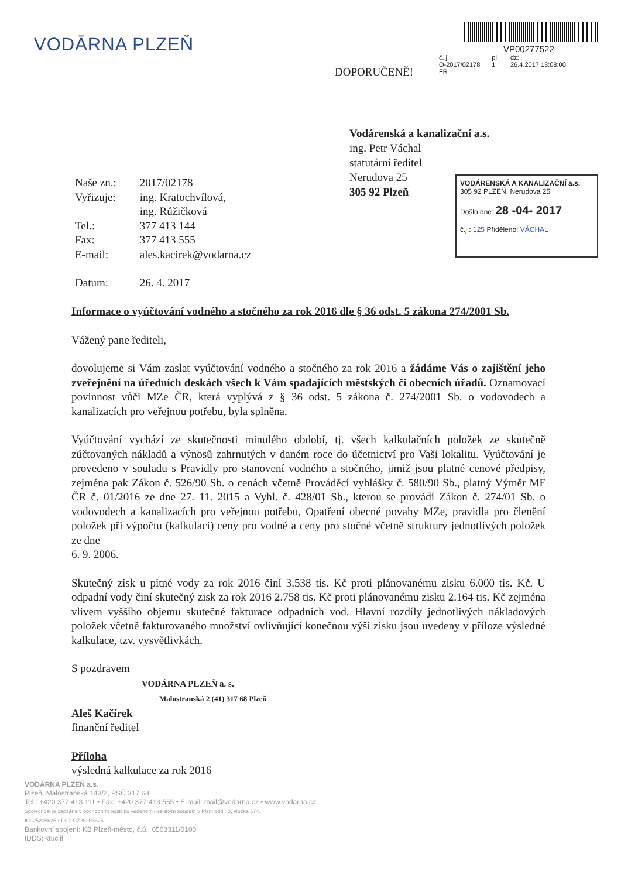VODĀRNA PLZEŇ VP00277522
č. j.:
O-2017/02178
FR
pl:
1
dz:
26.4.2017 13:08:00
DOPORUČENĚ!
Vodárenská a kanalizační a.s.
ing. Petr Váchal
statutární ředitel
Nerudova 25
305 92 Plzeň
VODÁRENSKÁ A KANALIZAČNÍ a.s.
305 92 PLZEŇ, Nerudova 25
Došlo dne: 28 -04- 2017
č.j.: 125 Přiděleno: VÁCHAL
| Naše zn.: | 2017/02178 |
| Vyřizuje: | ing. Kratochvílová, ing. Růžičková |
| Tel.: | 377 413 144 |
| Fax: | 377 413 555 |
| E-mail: | ales.kacirek@vodarna.cz |
| Datum: | 26. 4. 2017 |
Informace o vyúčtování vodného a stočného za rok 2016 dle § 36 odst. 5 zákona 274/2001 Sb.
Vážený pane řediteli,
dovolujeme si Vám zaslat vyúčtování vodného a stočného za rok 2016 a žádáme Vás o zajištění jeho zveřejnění na úředních deskách všech k Vám spadajících městských či obecních úřadů. Oznamovací povinnost vůči MZe ČR, která vyplývá z § 36 odst. 5 zákona č. 274/2001 Sb. o vodovodech a kanalizacích pro veřejnou potřebu, byla splněna.
Vyúčtování vychází ze skutečnosti minulého období, tj. všech kalkulačních položek ze skutečně zúčtovaných nákladů a výnosů zahrnutých v daném roce do účetnictví pro Vaši lokalitu. Vyúčtování je provedeno v souladu s Pravidly pro stanovení vodného a stočného, jimiž jsou platné cenové předpisy, zejména pak Zákon č. 526/90 Sb. o cenách včetně Prováděcí vyhlášky č. 580/90 Sb., platný Výměr MF ČR č. 01/2016 ze dne 27. 11. 2015 a Vyhl. č. 428/01 Sb., kterou se provádí Zákon č. 274/01 Sb. o vodovodech a kanalizacích pro veřejnou potřebu, Opatření obecné povahy MZe, pravidla pro členění položek při výpočtu (kalkulaci) ceny pro vodné a ceny pro stočné včetně struktury jednotlivých položek ze dne
6. 9. 2006.
Skutečný zisk u pitné vody za rok 2016 činí 3.538 tis. Kč proti plánovanému zisku 6.000 tis. Kč. U odpadní vody činí skutečný zisk za rok 2016 2.758 tis. Kč proti plánovanému zisku 2.164 tis. Kč zejména vlivem vyššího objemu skutečné fakturace odpadních vod. Hlavní rozdíly jednotlivých nákladových položek včetně fakturovaného množství ovlivňující konečnou výši zisku jsou uvedeny v příloze výsledné kalkulace, tzv. vysvětlivkách.
S pozdravem
VODÁRNA PLZEŇ a. s.
Malostranská 2 (41) 317 68 Plzeň
Aleš Kačírek
finanční ředitel
Příloha
výsledná kalkulace za rok 2016
VODÁRNA PLZEŇ a.s.
Plzeň, Malostranská 143/2, PSČ 317 68
Tel.: +420 377 413 111 • Fax: +420 377 413 555 • E-mail: mail@vodarna.cz • www.vodarna.cz
Společnost je zapsána v obchodním rejstříku vedeném Krajským soudem v Plzni oddíl B, vložka 574.
IČ: 25205625 • DIČ: CZ25205625
Bankovní spojení: KB Plzeň-město, č.ú.: 6503311/0100
IDDS: ktuciif